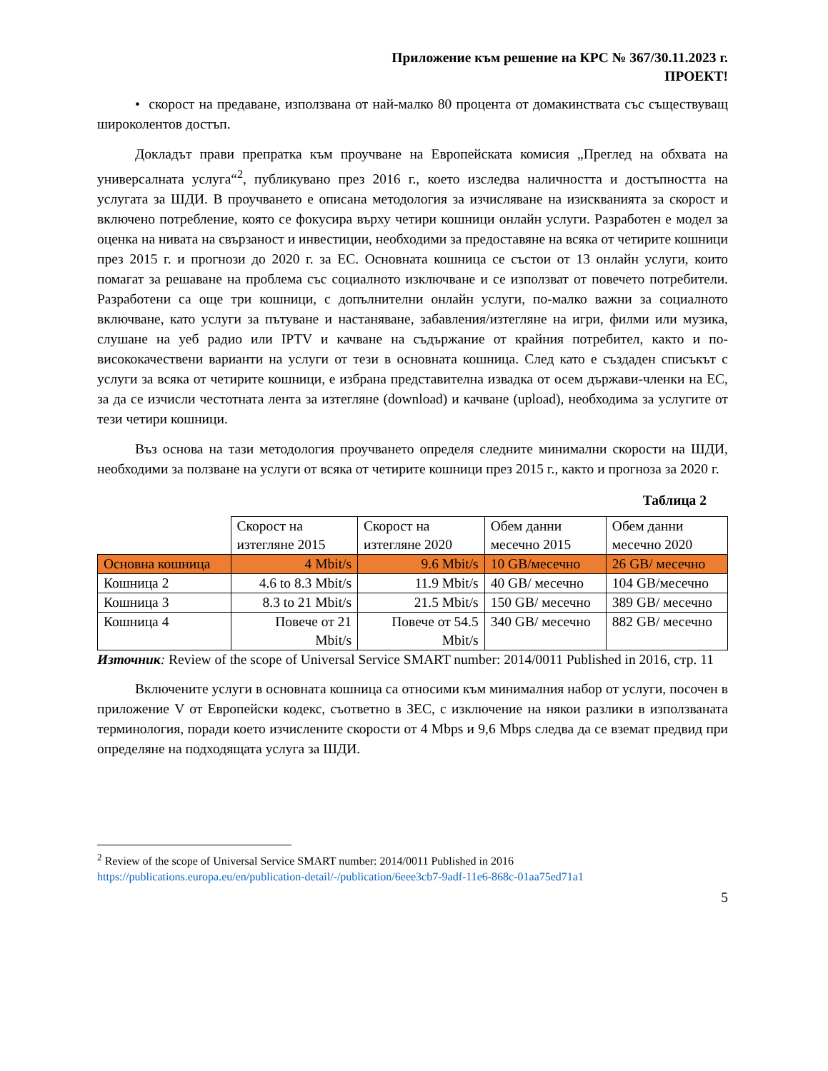Приложение към решение на КРС № 367/30.11.2023 г.
ПРОЕКТ!
• скорост на предаване, използвана от най-малко 80 процента от домакинствата със съществуващ широколентов достъп.
Докладът прави препратка към проучване на Европейската комисия „Преглед на обхвата на универсалната услуга“<sup>2</sup>, публикувано през 2016 г., което изследва наличността и достъпността на услугата за ШДИ. В проучването е описана методология за изчисляване на изискванията за скорост и включено потребление, която се фокусира върху четири кошници онлайн услуги. Разработен е модел за оценка на нивата на свързаност и инвестиции, необходими за предоставяне на всяка от четирите кошници през 2015 г. и прогнози до 2020 г. за ЕС. Основната кошница се състои от 13 онлайн услуги, които помагат за решаване на проблема със социалното изключване и се използват от повечето потребители. Разработени са още три кошници, с допълнителни онлайн услуги, по-малко важни за социалното включване, като услуги за пътуване и настаняване, забавления/изтегляне на игри, филми или музика, слушане на уеб радио или IPTV и качване на съдържание от крайния потребител, както и по-висококачествени варианти на услуги от тези в основната кошница. След като е създаден списъкът с услуги за всяка от четирите кошници, е избрана представителна извадка от осем държави-членки на ЕС, за да се изчисли честотната лента за изтегляне (download) и качване (upload), необходима за услугите от тези четири кошници.
Въз основа на тази методология проучването определя следните минимални скорости на ШДИ, необходими за ползване на услуги от всяка от четирите кошници през 2015 г., както и прогноза за 2020 г.
Таблица 2
| | Скорост на изтегляне 2015 | Скорост на изтегляне 2020 | Обем данни месечно 2015 | Обем данни месечно 2020 |
| --- | --- | --- | --- | --- |
| Основна кошница | 4 Mbit/s | 9.6 Mbit/s | 10 GB/месечно | 26 GB/ месечно |
| Кошница 2 | 4.6 to 8.3 Mbit/s | 11.9 Mbit/s | 40 GB/ месечно | 104 GB/месечно |
| Кошница 3 | 8.3 to 21 Mbit/s | 21.5 Mbit/s | 150 GB/ месечно | 389 GB/ месечно |
| Кошница 4 | Повече от 21 Mbit/s | Повече от 54.5 Mbit/s | 340 GB/ месечно | 882 GB/ месечно |
Източник: Review of the scope of Universal Service SMART number: 2014/0011 Published in 2016, стр. 11
Включените услуги в основната кошница са относими към минималния набор от услуги, посочен в приложение V от Европейски кодекс, съответно в ЗЕС, с изключение на някои разлики в използваната терминология, поради което изчислените скорости от 4 Mbps и 9,6 Mbps следва да се вземат предвид при определяне на подходящата услуга за ШДИ.
<sup>2</sup> Review of the scope of Universal Service SMART number: 2014/0011 Published in 2016
https://publications.europa.eu/en/publication-detail/-/publication/6eee3cb7-9adf-11e6-868c-01aa75ed71a1
5